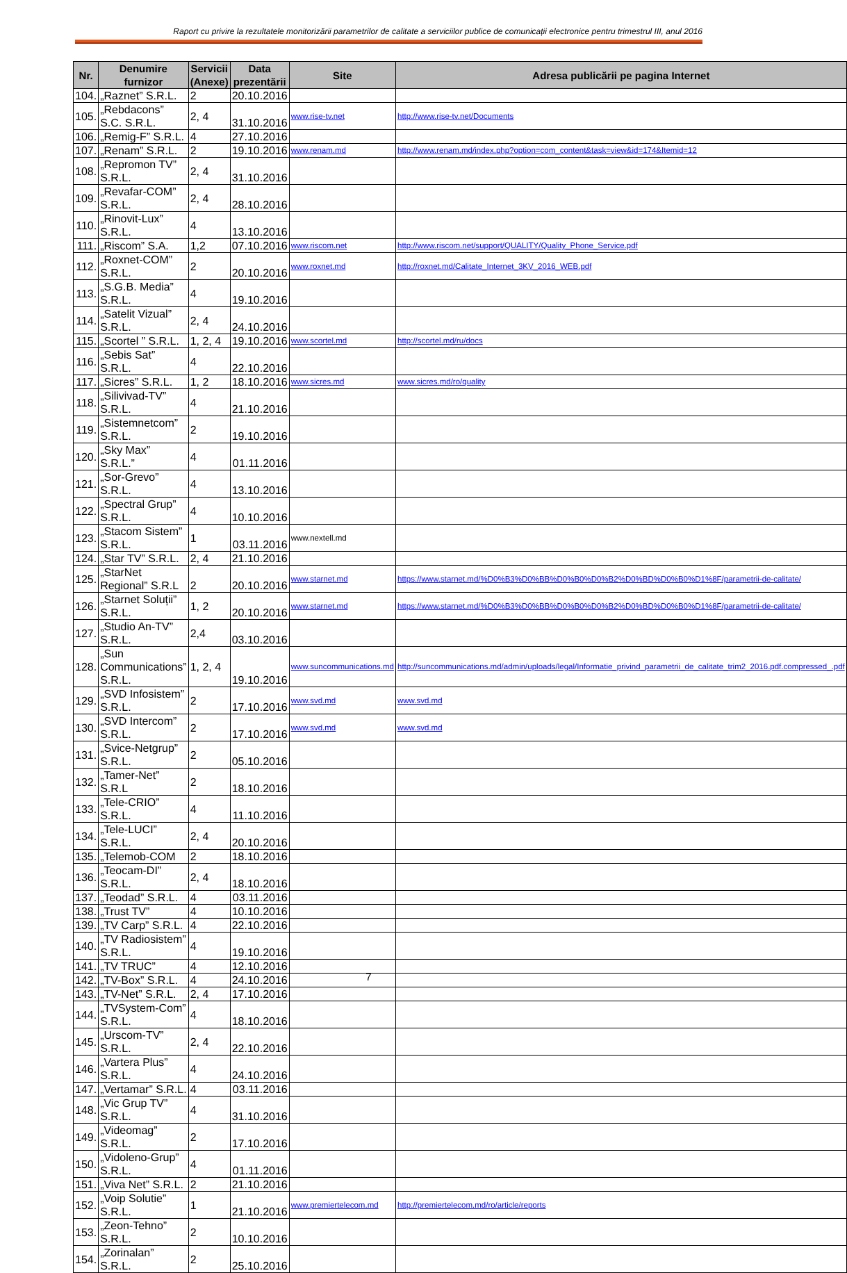Raport cu privire la rezultatele monitorizării parametrilor de calitate a serviciilor publice de comunicații electronice pentru trimestrul III, anul 2016
| Nr. | Denumire furnizor | Servicii (Anexe) | Data prezentării | Site | Adresa publicării pe pagina Internet |
| --- | --- | --- | --- | --- | --- |
| 104. | „Raznet” S.R.L. | 2 | 20.10.2016 | | |
| 105. | „Rebdacons” S.C. S.R.L. | 2, 4 | 31.10.2016 | www.rise-tv.net | http://www.rise-tv.net/Documents |
| 106. | „Remig-F” S.R.L. | 4 | 27.10.2016 | | |
| 107. | „Renam” S.R.L. | 2 | 19.10.2016 | www.renam.md | http://www.renam.md/index.php?option=com_content&task=view&id=174&Itemid=12 |
| 108. | „Repromon TV” S.R.L. | 2, 4 | 31.10.2016 | | |
| 109. | „Revafar-COM” S.R.L. | 2, 4 | 28.10.2016 | | |
| 110. | „Rinovit-Lux” S.R.L. | 4 | 13.10.2016 | | |
| 111. | „Riscom” S.A. | 1,2 | 07.10.2016 | www.riscom.net | http://www.riscom.net/support/QUALITY/Quality_Phone_Service.pdf |
| 112. | „Roxnet-COM” S.R.L. | 2 | 20.10.2016 | www.roxnet.md | http://roxnet.md/Calitate_Internet_3KV_2016_WEB.pdf |
| 113. | „S.G.B. Media” S.R.L. | 4 | 19.10.2016 | | |
| 114. | „Satelit Vizual” S.R.L. | 2, 4 | 24.10.2016 | | |
| 115. | „Scortel ” S.R.L. | 1, 2, 4 | 19.10.2016 | www.scortel.md | http://scortel.md/ru/docs |
| 116. | „Sebis Sat” S.R.L. | 4 | 22.10.2016 | | |
| 117. | „Sicres” S.R.L. | 1, 2 | 18.10.2016 | www.sicres.md | www.sicres.md/ro/quality |
| 118. | „Silivivad-TV” S.R.L. | 4 | 21.10.2016 | | |
| 119. | „Sistemnetcom” S.R.L. | 2 | 19.10.2016 | | |
| 120. | „Sky Max” S.R.L.” | 4 | 01.11.2016 | | |
| 121. | „Sor-Grevo” S.R.L. | 4 | 13.10.2016 | | |
| 122. | „Spectral Grup” S.R.L. | 4 | 10.10.2016 | | |
| 123. | „Stacom Sistem” S.R.L. | 1 | 03.11.2016 | www.nextell.md | |
| 124. | „Star TV” S.R.L. | 2, 4 | 21.10.2016 | | |
| 125. | „StarNet Regional” S.R.L | 2 | 20.10.2016 | www.starnet.md | https://www.starnet.md/%D0%B3%D0%BB%D0%B0%D0%B2%D0%BD%D0%B0%D1%8F/parametrii-de-calitate/ |
| 126. | „Starnet Soluții” S.R.L. | 1, 2 | 20.10.2016 | www.starnet.md | https://www.starnet.md/%D0%B3%D0%BB%D0%B0%D0%B2%D0%BD%D0%B0%D1%8F/parametrii-de-calitate/ |
| 127. | „Studio An-TV” S.R.L. | 2,4 | 03.10.2016 | | |
| 128. | „Sun Communications” S.R.L. | 1, 2, 4 | 19.10.2016 | www.suncommunications.md | http://suncommunications.md/admin/uploads/legal/Informatie_privind_parametrii_de_calitate_trim2_2016.pdf.compressed_.pdf |
| 129. | „SVD Infosistem” S.R.L. | 2 | 17.10.2016 | www.svd.md | www.svd.md |
| 130. | „SVD Intercom” S.R.L. | 2 | 17.10.2016 | www.svd.md | www.svd.md |
| 131. | „Svice-Netgrup” S.R.L. | 2 | 05.10.2016 | | |
| 132. | „Tamer-Net” S.R.L | 2 | 18.10.2016 | | |
| 133. | „Tele-CRIO” S.R.L. | 4 | 11.10.2016 | | |
| 134. | „Tele-LUCI” S.R.L. | 2, 4 | 20.10.2016 | | |
| 135. | „Telemob-COM | 2 | 18.10.2016 | | |
| 136. | „Teocam-DI” S.R.L. | 2, 4 | 18.10.2016 | | |
| 137. | „Teodad” S.R.L. | 4 | 03.11.2016 | | |
| 138. | „Trust TV” | 4 | 10.10.2016 | | |
| 139. | „TV Carp” S.R.L. | 4 | 22.10.2016 | | |
| 140. | „TV Radiosistem” S.R.L. | 4 | 19.10.2016 | | |
| 141. | „TV TRUC” | 4 | 12.10.2016 | | |
| 142. | „TV-Box” S.R.L. | 4 | 24.10.2016 | | |
| 143. | „TV-Net” S.R.L. | 2, 4 | 17.10.2016 | | |
| 144. | „TVSystem-Com” S.R.L. | 4 | 18.10.2016 | | |
| 145. | „Urscom-TV” S.R.L. | 2, 4 | 22.10.2016 | | |
| 146. | „Vartera Plus” S.R.L. | 4 | 24.10.2016 | | |
| 147. | „Vertamar” S.R.L. | 4 | 03.11.2016 | | |
| 148. | „Vic Grup TV” S.R.L. | 4 | 31.10.2016 | | |
| 149. | „Videomag” S.R.L. | 2 | 17.10.2016 | | |
| 150. | „Vidoleno-Grup” S.R.L. | 4 | 01.11.2016 | | |
| 151. | „Viva Net” S.R.L. | 2 | 21.10.2016 | | |
| 152. | „Voip Solutie” S.R.L. | 1 | 21.10.2016 | www.premiertelecom.md | http://premiertelecom.md/ro/article/reports |
| 153. | „Zeon-Tehno” S.R.L. | 2 | 10.10.2016 | | |
| 154. | „Zorinalan” S.R.L. | 2 | 25.10.2016 | | |
7